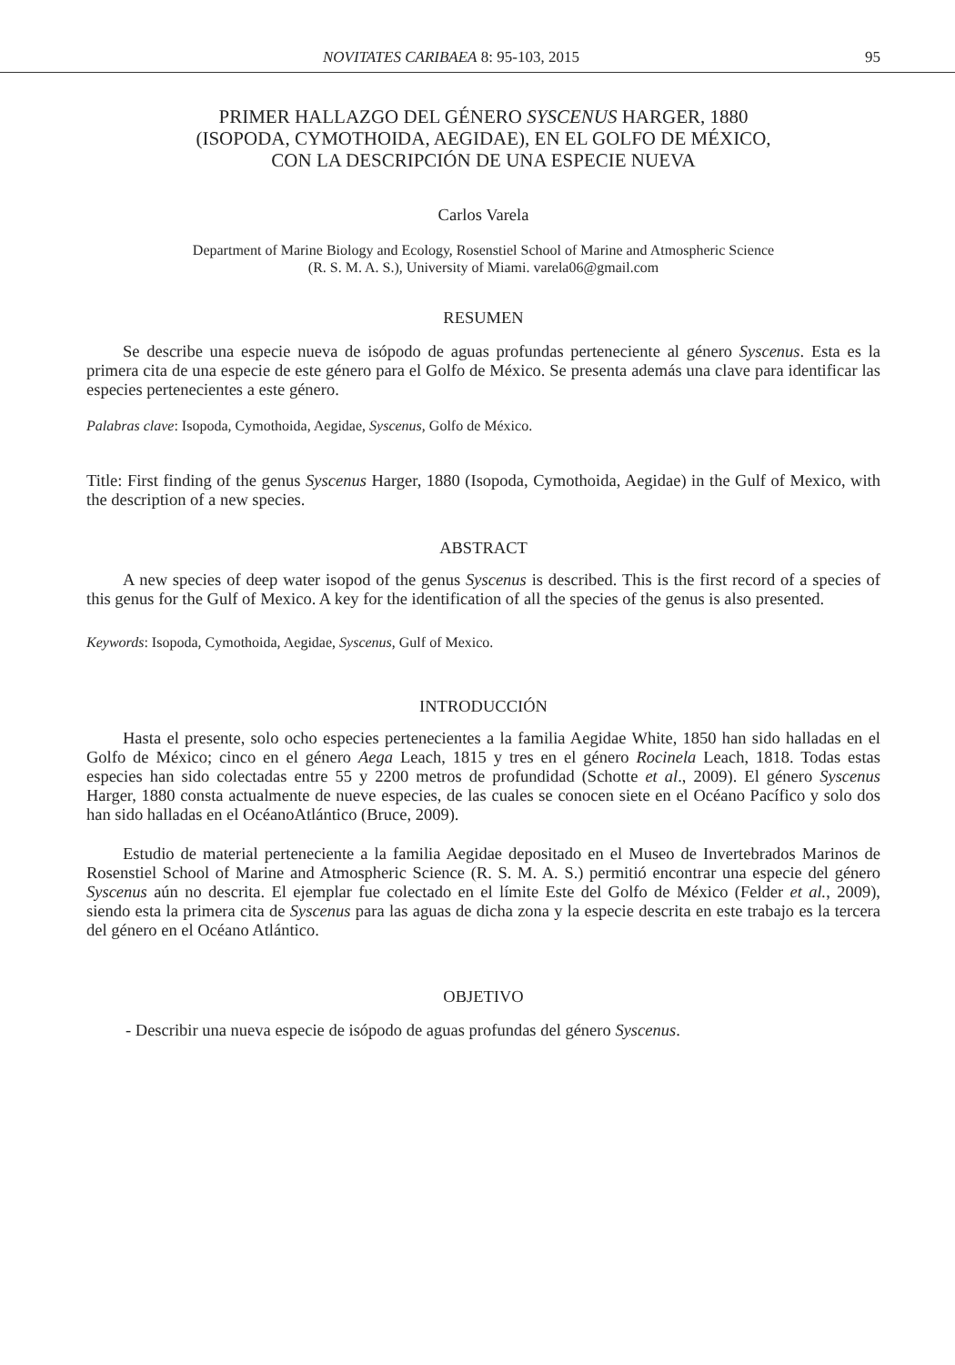NOVITATES CARIBAEA 8: 95-103, 2015 95
PRIMER HALLAZGO DEL GÉNERO SYSCENUS HARGER, 1880
(ISOPODA, CYMOTHOIDA, AEGIDAE), EN EL GOLFO DE MÉXICO,
CON LA DESCRIPCIÓN DE UNA ESPECIE NUEVA
Carlos Varela
Department of Marine Biology and Ecology, Rosenstiel School of Marine and Atmospheric Science
(R. S. M. A. S.), University of Miami. varela06@gmail.com
RESUMEN
Se describe una especie nueva de isópodo de aguas profundas perteneciente al género Syscenus. Esta es la primera cita de una especie de este género para el Golfo de México. Se presenta además una clave para identificar las especies pertenecientes a este género.
Palabras clave: Isopoda, Cymothoida, Aegidae, Syscenus, Golfo de México.
Title: First finding of the genus Syscenus Harger, 1880 (Isopoda, Cymothoida, Aegidae) in the Gulf of Mexico, with the description of a new species.
ABSTRACT
A new species of deep water isopod of the genus Syscenus is described. This is the first record of a species of this genus for the Gulf of Mexico. A key for the identification of all the species of the genus is also presented.
Keywords: Isopoda, Cymothoida, Aegidae, Syscenus, Gulf of Mexico.
INTRODUCCIÓN
Hasta el presente, solo ocho especies pertenecientes a la familia Aegidae White, 1850 han sido halladas en el Golfo de México; cinco en el género Aega Leach, 1815 y tres en el género Rocinela Leach, 1818. Todas estas especies han sido colectadas entre 55 y 2200 metros de profundidad (Schotte et al., 2009). El género Syscenus Harger, 1880 consta actualmente de nueve especies, de las cuales se conocen siete en el Océano Pacífico y solo dos han sido halladas en el OcéanoAtlántico (Bruce, 2009).
Estudio de material perteneciente a la familia Aegidae depositado en el Museo de Invertebrados Marinos de Rosenstiel School of Marine and Atmospheric Science (R. S. M. A. S.) permitió encontrar una especie del género Syscenus aún no descrita. El ejemplar fue colectado en el límite Este del Golfo de México (Felder et al., 2009), siendo esta la primera cita de Syscenus para las aguas de dicha zona y la especie descrita en este trabajo es la tercera del género en el Océano Atlántico.
OBJETIVO
- Describir una nueva especie de isópodo de aguas profundas del género Syscenus.